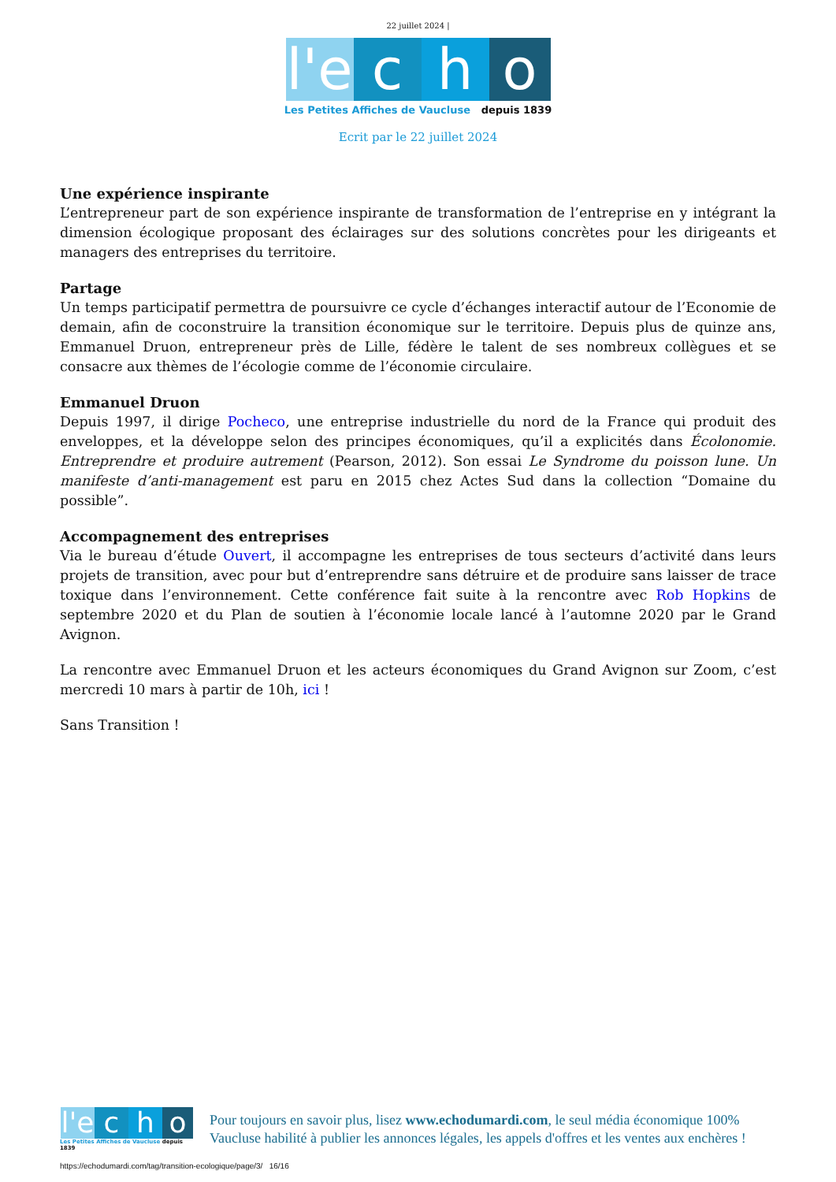22 juillet 2024 |
l'e c h o
Les Petites Affiches de Vaucluse depuis 1839
Ecrit par le 22 juillet 2024
Une expérience inspirante
L’entrepreneur part de son expérience inspirante de transformation de l’entreprise en y intégrant la dimension écologique proposant des éclairages sur des solutions concrètes pour les dirigeants et managers des entreprises du territoire.
Partage
Un temps participatif permettra de poursuivre ce cycle d’échanges interactif autour de l’Economie de demain, afin de coconstruire la transition économique sur le territoire. Depuis plus de quinze ans, Emmanuel Druon, entrepreneur près de Lille, fédère le talent de ses nombreux collègues et se consacre aux thèmes de l’écologie comme de l’économie circulaire.
Emmanuel Druon
Depuis 1997, il dirige Pocheco, une entreprise industrielle du nord de la France qui produit des enveloppes, et la développe selon des principes économiques, qu’il a explicités dans Écolonomie. Entreprendre et produire autrement (Pearson, 2012). Son essai Le Syndrome du poisson lune. Un manifeste d’anti-management est paru en 2015 chez Actes Sud dans la collection “Domaine du possible”.
Accompagnement des entreprises
Via le bureau d’étude Ouvert, il accompagne les entreprises de tous secteurs d’activité dans leurs projets de transition, avec pour but d’entreprendre sans détruire et de produire sans laisser de trace toxique dans l’environnement. Cette conférence fait suite à la rencontre avec Rob Hopkins de septembre 2020 et du Plan de soutien à l’économie locale lancé à l’automne 2020 par le Grand Avignon.
La rencontre avec Emmanuel Druon et les acteurs économiques du Grand Avignon sur Zoom, c’est mercredi 10 mars à partir de 10h, ici !
Sans Transition !
l'e c h o
Les Petites Affiches de Vaucluse depuis 1839
Pour toujours en savoir plus, lisez www.echodumardi.com, le seul média économique 100% Vaucluse habilité à publier les annonces légales, les appels d'offres et les ventes aux enchères !
https://echodumardi.com/tag/transition-ecologique/page/3/ 16/16